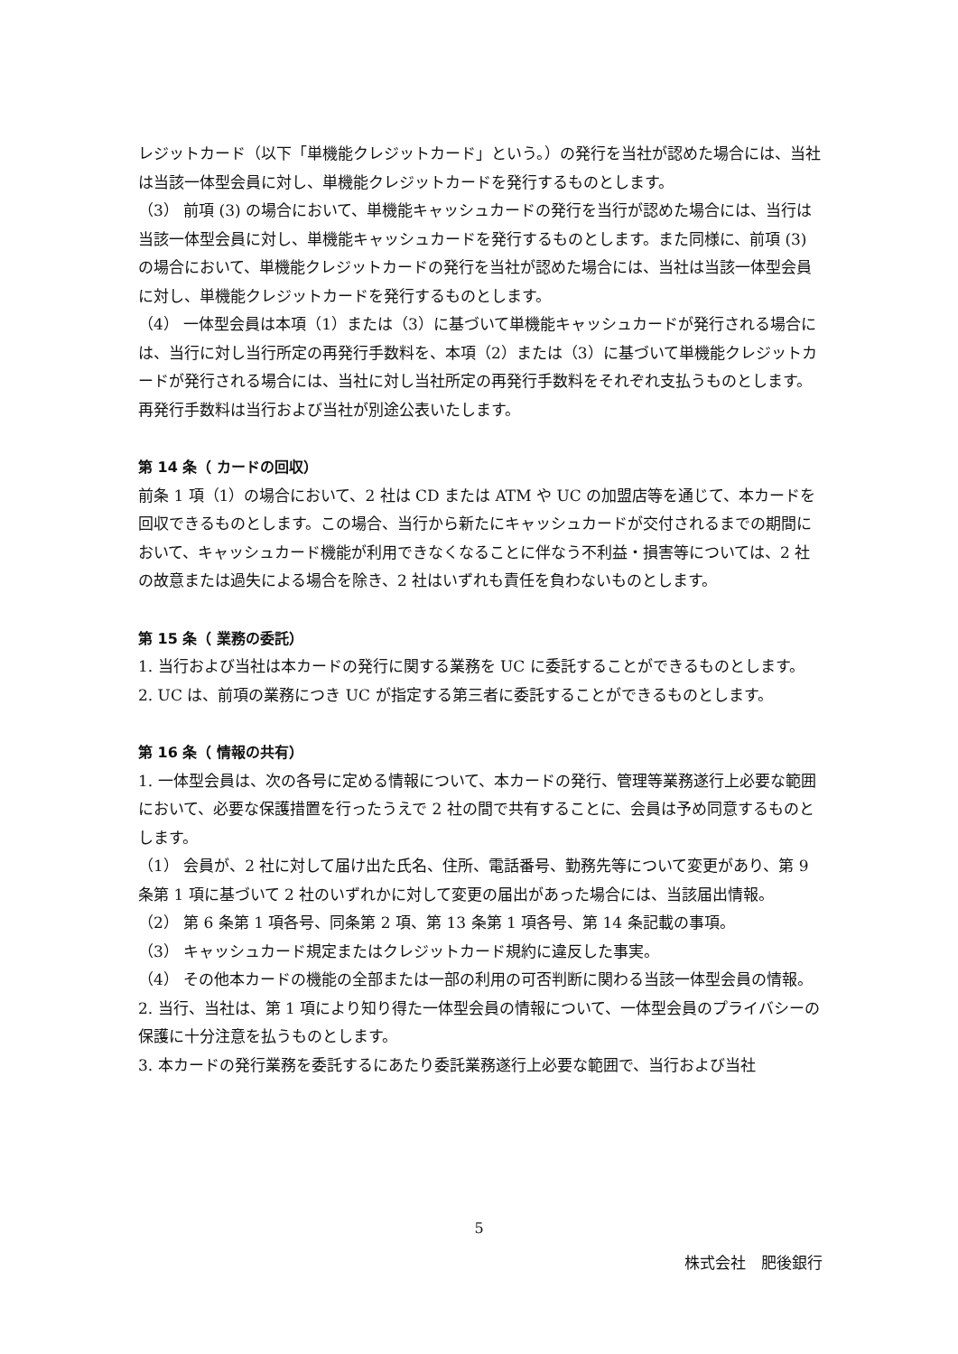レジットカード（以下「単機能クレジットカード」という。）の発行を当社が認めた場合には、当社は当該一体型会員に対し、単機能クレジットカードを発行するものとします。
（3） 前項 (3) の場合において、単機能キャッシュカードの発行を当行が認めた場合には、当行は当該一体型会員に対し、単機能キャッシュカードを発行するものとします。また同様に、前項 (3) の場合において、単機能クレジットカードの発行を当社が認めた場合には、当社は当該一体型会員に対し、単機能クレジットカードを発行するものとします。
（4） 一体型会員は本項（1）または（3）に基づいて単機能キャッシュカードが発行される場合には、当行に対し当行所定の再発行手数料を、本項（2）または（3）に基づいて単機能クレジットカードが発行される場合には、当社に対し当社所定の再発行手数料をそれぞれ支払うものとします。再発行手数料は当行および当社が別途公表いたします。
第 14 条（ カードの回収）
前条 1 項（1）の場合において、2 社は CD または ATM や UC の加盟店等を通じて、本カードを回収できるものとします。この場合、当行から新たにキャッシュカードが交付されるまでの期間において、キャッシュカード機能が利用できなくなることに伴なう不利益・損害等については、2 社の故意または過失による場合を除き、2 社はいずれも責任を負わないものとします。
第 15 条（ 業務の委託）
1. 当行および当社は本カードの発行に関する業務を UC に委託することができるものとします。
2. UC は、前項の業務につき UC が指定する第三者に委託することができるものとします。
第 16 条（ 情報の共有）
1. 一体型会員は、次の各号に定める情報について、本カードの発行、管理等業務遂行上必要な範囲において、必要な保護措置を行ったうえで 2 社の間で共有することに、会員は予め同意するものとします。
（1） 会員が、2 社に対して届け出た氏名、住所、電話番号、勤務先等について変更があり、第 9 条第 1 項に基づいて 2 社のいずれかに対して変更の届出があった場合には、当該届出情報。
（2） 第 6 条第 1 項各号、同条第 2 項、第 13 条第 1 項各号、第 14 条記載の事項。
（3） キャッシュカード規定またはクレジットカード規約に違反した事実。
（4） その他本カードの機能の全部または一部の利用の可否判断に関わる当該一体型会員の情報。
2. 当行、当社は、第 1 項により知り得た一体型会員の情報について、一体型会員のプライバシーの保護に十分注意を払うものとします。
3. 本カードの発行業務を委託するにあたり委託業務遂行上必要な範囲で、当行および当社
5
株式会社　肥後銀行